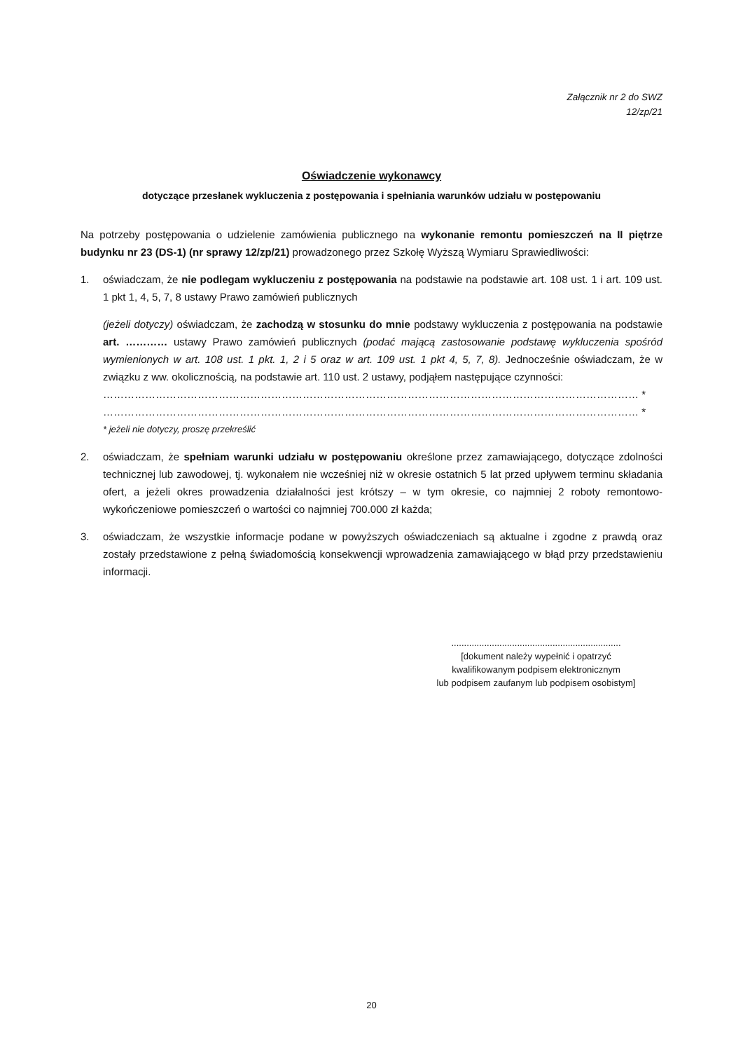Załącznik nr 2 do SWZ
12/zp/21
Oświadczenie wykonawcy
dotyczące przesłanek wykluczenia z postępowania i spełniania warunków udziału w postępowaniu
Na potrzeby postępowania o udzielenie zamówienia publicznego na wykonanie remontu pomieszczeń na II piętrze budynku nr 23 (DS-1) (nr sprawy 12/zp/21) prowadzonego przez Szkołę Wyższą Wymiaru Sprawiedliwości:
1. oświadczam, że nie podlegam wykluczeniu z postępowania na podstawie na podstawie art. 108 ust. 1 i art. 109 ust. 1 pkt 1, 4, 5, 7, 8 ustawy Prawo zamówień publicznych
(jeżeli dotyczy) oświadczam, że zachodzą w stosunku do mnie podstawy wykluczenia z postępowania na podstawie art. ………… ustawy Prawo zamówień publicznych (podać mającą zastosowanie podstawę wykluczenia spośród wymienionych w art. 108 ust. 1 pkt. 1, 2 i 5 oraz w art. 109 ust. 1 pkt 4, 5, 7, 8). Jednocześnie oświadczam, że w związku z ww. okolicznością, na podstawie art. 110 ust. 2 ustawy, podjąłem następujące czynności:
……………………………………………………………………………………………………………………………………… *
……………………………………………………………………………………………………………………………………… *
* jeżeli nie dotyczy, proszę przekreślić
2. oświadczam, że spełniam warunki udziału w postępowaniu określone przez zamawiającego, dotyczące zdolności technicznej lub zawodowej, tj. wykonałem nie wcześniej niż w okresie ostatnich 5 lat przed upływem terminu składania ofert, a jeżeli okres prowadzenia działalności jest krótszy – w tym okresie, co najmniej 2 roboty remontowo-wykończeniowe pomieszczeń o wartości co najmniej 700.000 zł każda;
3. oświadczam, że wszystkie informacje podane w powyższych oświadczeniach są aktualne i zgodne z prawdą oraz zostały przedstawione z pełną świadomością konsekwencji wprowadzenia zamawiającego w błąd przy przedstawieniu informacji.
...................................................................
[dokument należy wypełnić i opatrzyć
kwalifikowanym podpisem elektronicznym
lub podpisem zaufanym lub podpisem osobistym]
20